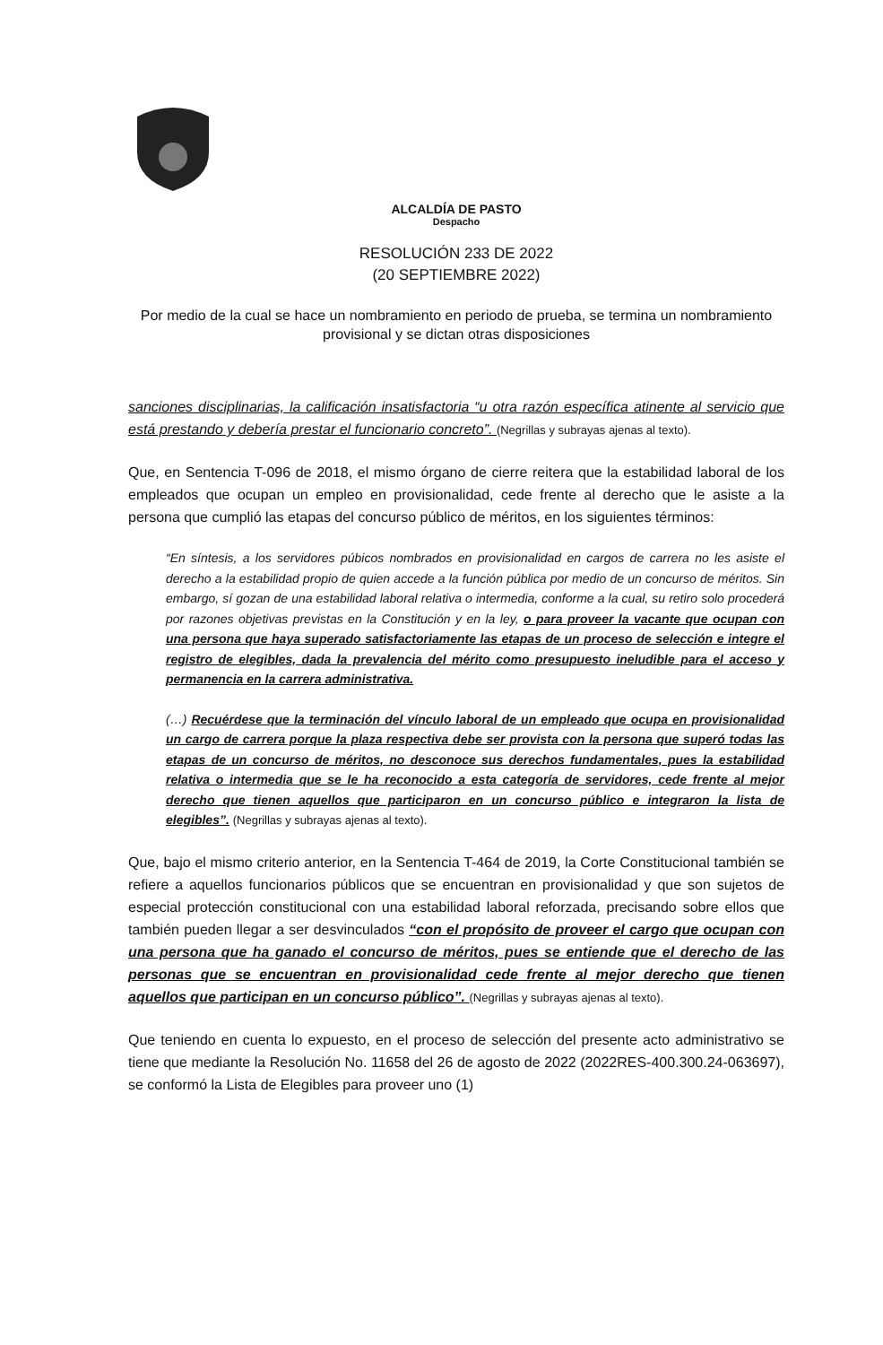ALCALDÍA DE PASTO
Despacho
RESOLUCIÓN 233 DE 2022
(20 SEPTIEMBRE 2022)
Por medio de la cual se hace un nombramiento en periodo de prueba, se termina un nombramiento provisional y se dictan otras disposiciones
sanciones disciplinarias, la calificación insatisfactoria “u otra razón específica atinente al servicio que está prestando y debería prestar el funcionario concreto”. (Negrillas y subrayas ajenas al texto).
Que, en Sentencia T-096 de 2018, el mismo órgano de cierre reitera que la estabilidad laboral de los empleados que ocupan un empleo en provisionalidad, cede frente al derecho que le asiste a la persona que cumplió las etapas del concurso público de méritos, en los siguientes términos:
“En síntesis, a los servidores púbicos nombrados en provisionalidad en cargos de carrera no les asiste el derecho a la estabilidad propio de quien accede a la función pública por medio de un concurso de méritos. Sin embargo, sí gozan de una estabilidad laboral relativa o intermedia, conforme a la cual, su retiro solo procederá por razones objetivas previstas en la Constitución y en la ley, o para proveer la vacante que ocupan con una persona que haya superado satisfactoriamente las etapas de un proceso de selección e integre el registro de elegibles, dada la prevalencia del mérito como presupuesto ineludible para el acceso y permanencia en la carrera administrativa.
(…) Recuérdese que la terminación del vínculo laboral de un empleado que ocupa en provisionalidad un cargo de carrera porque la plaza respectiva debe ser provista con la persona que superó todas las etapas de un concurso de méritos, no desconoce sus derechos fundamentales, pues la estabilidad relativa o intermedia que se le ha reconocido a esta categoría de servidores, cede frente al mejor derecho que tienen aquellos que participaron en un concurso público e integraron la lista de elegibles”. (Negrillas y subrayas ajenas al texto).
Que, bajo el mismo criterio anterior, en la Sentencia T-464 de 2019, la Corte Constitucional también se refiere a aquellos funcionarios públicos que se encuentran en provisionalidad y que son sujetos de especial protección constitucional con una estabilidad laboral reforzada, precisando sobre ellos que también pueden llegar a ser desvinculados “con el propósito de proveer el cargo que ocupan con una persona que ha ganado el concurso de méritos, pues se entiende que el derecho de las personas que se encuentran en provisionalidad cede frente al mejor derecho que tienen aquellos que participan en un concurso público”. (Negrillas y subrayas ajenas al texto).
Que teniendo en cuenta lo expuesto, en el proceso de selección del presente acto administrativo se tiene que mediante la Resolución No. 11658 del 26 de agosto de 2022 (2022RES-400.300.24-063697), se conformó la Lista de Elegibles para proveer uno (1)